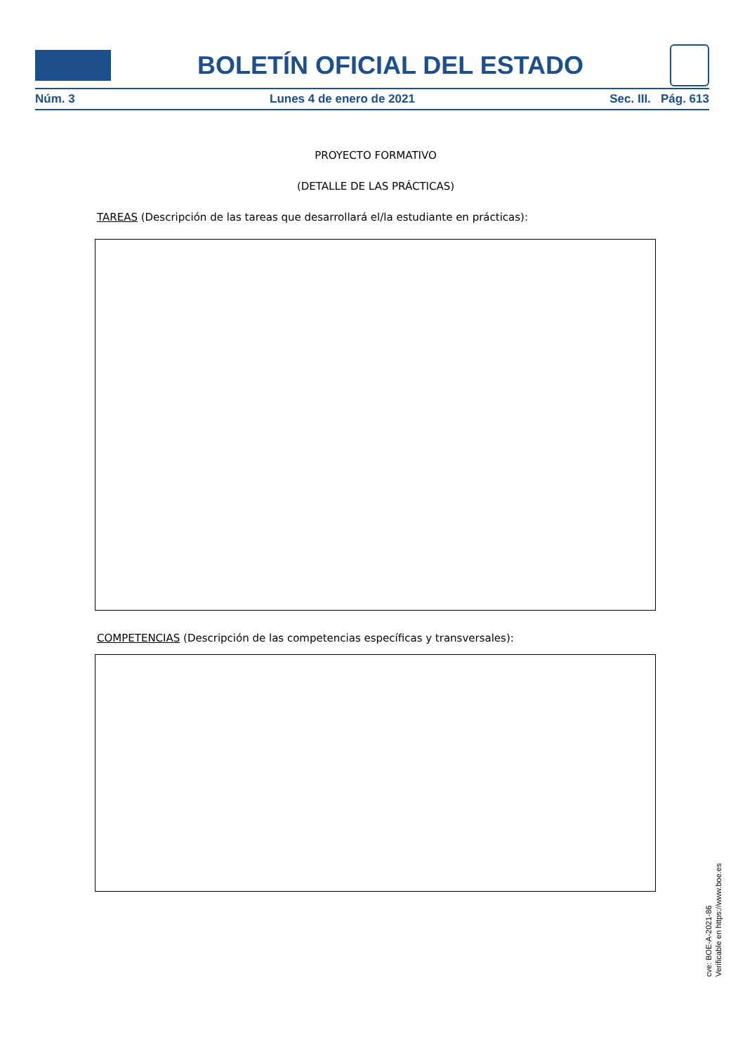BOLETÍN OFICIAL DEL ESTADO
Núm. 3 Lunes 4 de enero de 2021 Sec. III. Pág. 613
PROYECTO FORMATIVO
(DETALLE DE LAS PRÁCTICAS)
TAREAS (Descripción de las tareas que desarrollará el/la estudiante en prácticas):
COMPETENCIAS (Descripción de las competencias específicas y transversales):
cve: BOE-A-2021-86
Verificable en https://www.boe.es